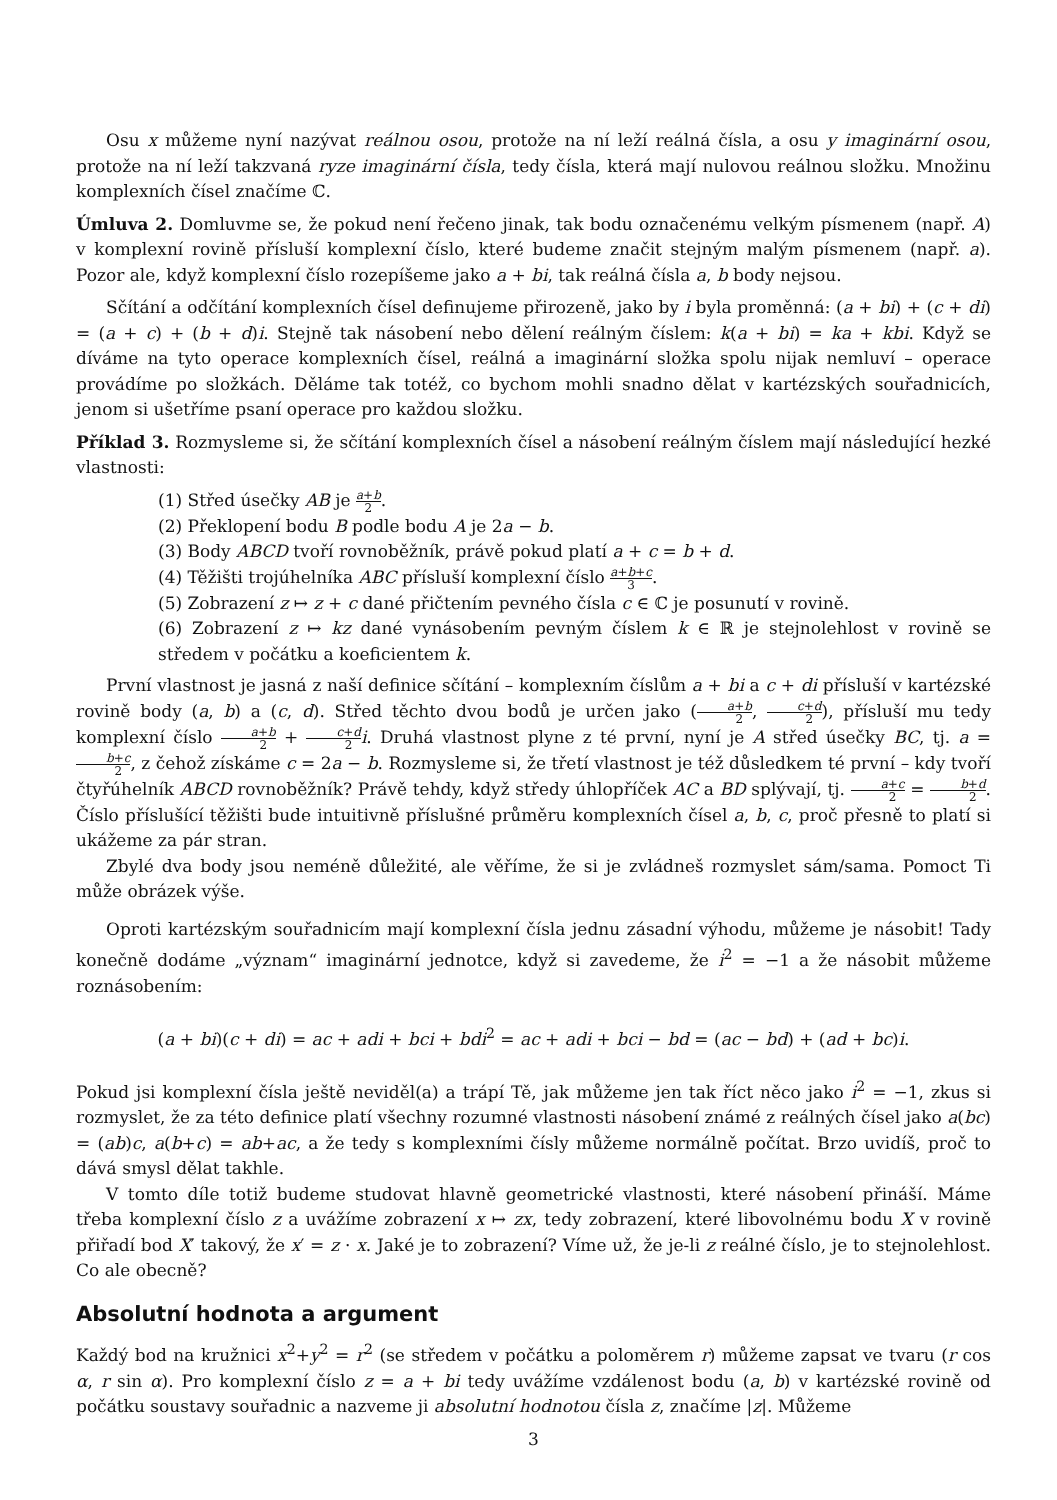Osu x můžeme nyní nazývat reálnou osou, protože na ní leží reálná čísla, a osu y imaginární osou, protože na ní leží takzvaná ryze imaginární čísla, tedy čísla, která mají nulovou reálnou složku. Množinu komplexních čísel značíme ℂ.
Úmluva 2. Domluvme se, že pokud není řečeno jinak, tak bodu označenému velkým písmenem (např. A) v komplexní rovině přísluší komplexní číslo, které budeme značit stejným malým písmenem (např. a). Pozor ale, když komplexní číslo rozepíšeme jako a + bi, tak reálná čísla a, b body nejsou.
Sčítání a odčítání komplexních čísel definujeme přirozeně, jako by i byla proměnná: (a + bi) + (c + di) = (a + c) + (b + d)i. Stejně tak násobení nebo dělení reálným číslem: k(a + bi) = ka + kbi. Když se díváme na tyto operace komplexních čísel, reálná a imaginární složka spolu nijak nemluví – operace provádíme po složkách. Děláme tak totéž, co bychom mohli snadno dělat v kartézských souřadnicích, jenom si ušetříme psaní operace pro každou složku.
Příklad 3. Rozmysleme si, že sčítání komplexních čísel a násobení reálným číslem mají následující hezké vlastnosti:
(1) Střed úsečky AB je a+b 2.
(2) Překlopení bodu B podle bodu A je 2a − b.
(3) Body ABCD tvoří rovnoběžník, právě pokud platí a + c = b + d.
(4) Těžišti trojúhelníka ABC přísluší komplexní číslo a+b+c 3.
(5) Zobrazení z ↦ z + c dané přičtením pevného čísla c ∈ ℂ je posunutí v rovině.
(6) Zobrazení z ↦ kz dané vynásobením pevným číslem k ∈ ℝ je stejnolehlost v rovině se středem v počátku a koeficientem k.
První vlastnost je jasná z naší definice sčítání – komplexním číslům a + bi a c + di přísluší v kartézské rovině body (a, b) a (c, d). Střed těchto dvou bodů je určen jako (a+b 2, c+d 2), přísluší mu tedy komplexní číslo a+b 2 + c+d 2 i. Druhá vlastnost plyne z té první, nyní je A střed úsečky BC, tj. a = b+c 2, z čehož získáme c = 2a − b. Rozmysleme si, že třetí vlastnost je též důsledkem té první – kdy tvoří čtyřúhelník ABCD rovnoběžník? Právě tehdy, když středy úhlopříček AC a BD splývají, tj. a+c 2 = b+d 2. Číslo příslušící těžišti bude intuitivně příslušné průměru komplexních čísel a, b, c, proč přesně to platí si ukážeme za pár stran.
Zbylé dva body jsou neméně důležité, ale věříme, že si je zvládneš rozmyslet sám/sama. Pomoct Ti může obrázek výše.
Oproti kartézským souřadnicím mají komplexní čísla jednu zásadní výhodu, můžeme je násobit! Tady konečně dodáme „význam“ imaginární jednotce, když si zavedeme, že i<sup>2</sup> = −1 a že násobit můžeme roznásobením:
(a + bi)(c + di) = ac + adi + bci + bdi<sup>2</sup> = ac + adi + bci − bd = (ac − bd) + (ad + bc)i.
Pokud jsi komplexní čísla ještě neviděl(a) a trápí Tě, jak můžeme jen tak říct něco jako i<sup>2</sup> = −1, zkus si rozmyslet, že za této definice platí všechny rozumné vlastnosti násobení známé z reálných čísel jako a(bc) = (ab)c, a(b+c) = ab+ac, a že tedy s komplexními čísly můžeme normálně počítat. Brzo uvidíš, proč to dává smysl dělat takhle.
V tomto díle totiž budeme studovat hlavně geometrické vlastnosti, které násobení přináší. Máme třeba komplexní číslo z a uvážíme zobrazení x ↦ zx, tedy zobrazení, které libovolnému bodu X v rovině přiřadí bod X′ takový, že x′ = z · x. Jaké je to zobrazení? Víme už, že je-li z reálné číslo, je to stejnolehlost. Co ale obecně?
Absolutní hodnota a argument
Každý bod na kružnici x<sup>2</sup>+y<sup>2</sup> = r<sup>2</sup> (se středem v počátku a poloměrem r) můžeme zapsat ve tvaru (r cos α, r sin α). Pro komplexní číslo z = a + bi tedy uvážíme vzdálenost bodu (a, b) v kartézské rovině od počátku soustavy souřadnic a nazveme ji absolutní hodnotou čísla z, značíme |z|. Můžeme
3